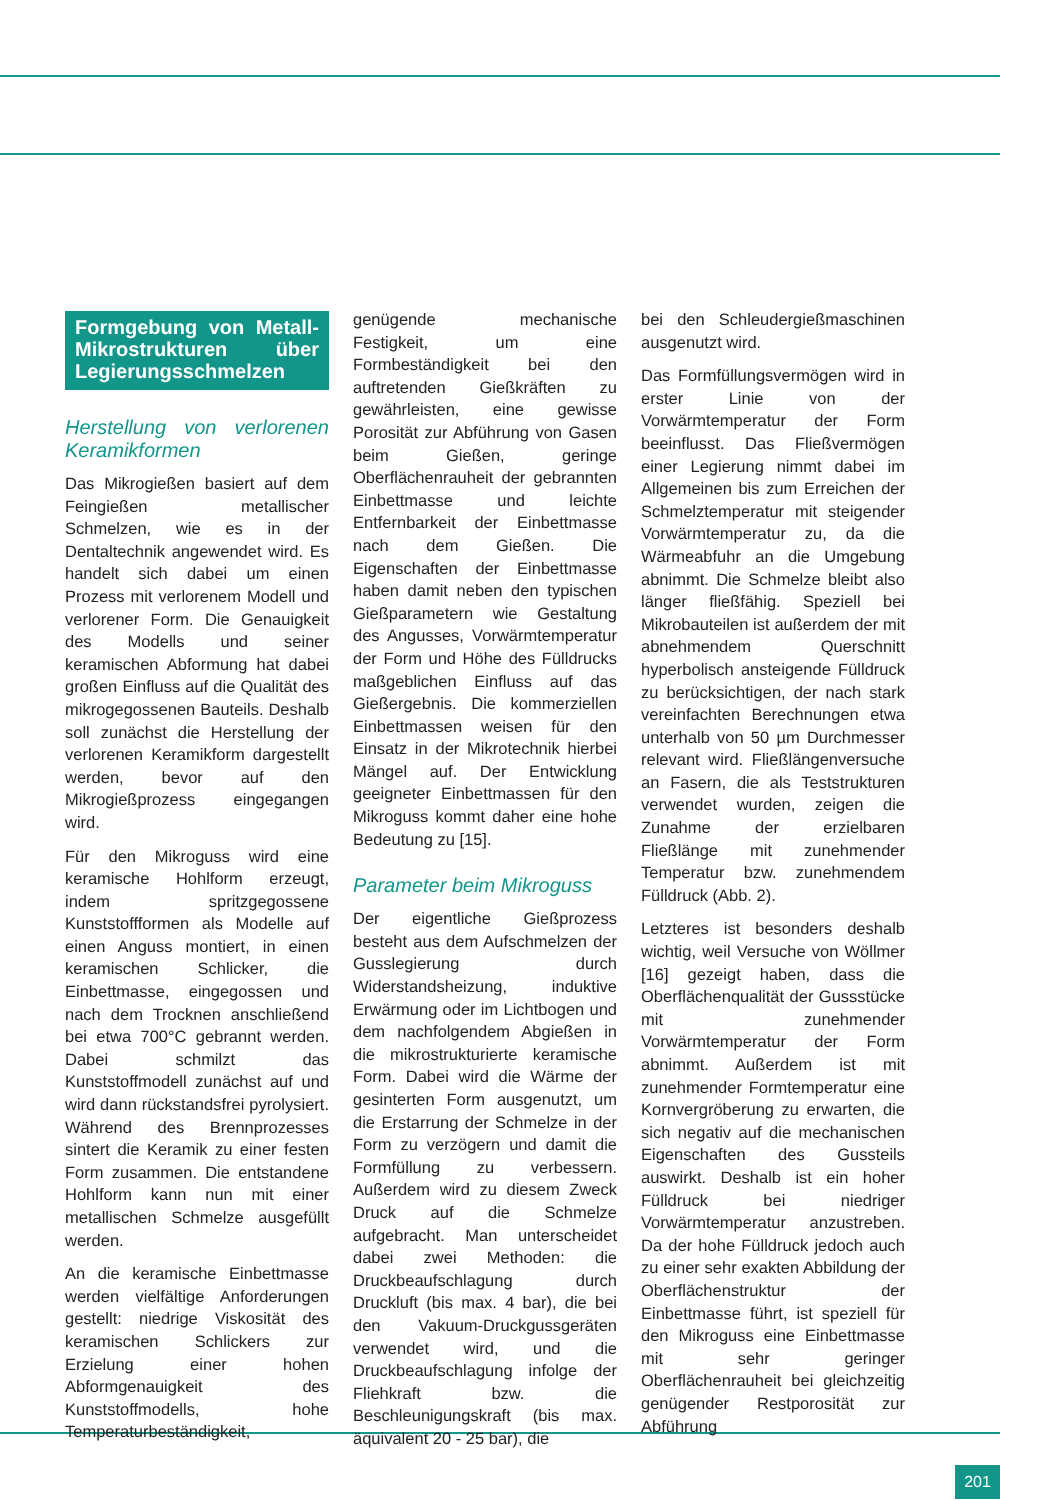Formgebung von Metall-Mikrostrukturen über Legierungsschmelzen
Herstellung von verlorenen Keramikformen
Das Mikrogießen basiert auf dem Feingießen metallischer Schmelzen, wie es in der Dentaltechnik angewendet wird. Es handelt sich dabei um einen Prozess mit verlorenem Modell und verlorener Form. Die Genauigkeit des Modells und seiner keramischen Abformung hat dabei großen Einfluss auf die Qualität des mikrogegossenen Bauteils. Deshalb soll zunächst die Herstellung der verlorenen Keramikform dargestellt werden, bevor auf den Mikrogießprozess eingegangen wird.
Für den Mikroguss wird eine keramische Hohlform erzeugt, indem spritzgegossene Kunststoffformen als Modelle auf einen Anguss montiert, in einen keramischen Schlicker, die Einbettmasse, eingegossen und nach dem Trocknen anschließend bei etwa 700°C gebrannt werden. Dabei schmilzt das Kunststoffmodell zunächst auf und wird dann rückstandsfrei pyrolysiert. Während des Brennprozesses sintert die Keramik zu einer festen Form zusammen. Die entstandene Hohlform kann nun mit einer metallischen Schmelze ausgefüllt werden.
An die keramische Einbettmasse werden vielfältige Anforderungen gestellt: niedrige Viskosität des keramischen Schlickers zur Erzielung einer hohen Abformgenauigkeit des Kunststoffmodells, hohe Temperaturbeständigkeit,
genügende mechanische Festigkeit, um eine Formbeständigkeit bei den auftretenden Gießkräften zu gewährleisten, eine gewisse Porosität zur Abführung von Gasen beim Gießen, geringe Oberflächenrauheit der gebrannten Einbettmasse und leichte Entfernbarkeit der Einbettmasse nach dem Gießen. Die Eigenschaften der Einbettmasse haben damit neben den typischen Gießparametern wie Gestaltung des Angusses, Vorwärmtemperatur der Form und Höhe des Fülldrucks maßgeblichen Einfluss auf das Gießergebnis. Die kommerziellen Einbettmassen weisen für den Einsatz in der Mikrotechnik hierbei Mängel auf. Der Entwicklung geeigneter Einbettmassen für den Mikroguss kommt daher eine hohe Bedeutung zu [15].
Parameter beim Mikroguss
Der eigentliche Gießprozess besteht aus dem Aufschmelzen der Gusslegierung durch Widerstandsheizung, induktive Erwärmung oder im Lichtbogen und dem nachfolgendem Abgießen in die mikrostrukturierte keramische Form. Dabei wird die Wärme der gesinterten Form ausgenutzt, um die Erstarrung der Schmelze in der Form zu verzögern und damit die Formfüllung zu verbessern. Außerdem wird zu diesem Zweck Druck auf die Schmelze aufgebracht. Man unterscheidet dabei zwei Methoden: die Druckbeaufschlagung durch Druckluft (bis max. 4 bar), die bei den Vakuum-Druckgussgeräten verwendet wird, und die Druckbeaufschlagung infolge der Fliehkraft bzw. die Beschleunigungskraft (bis max. äquivalent 20 - 25 bar), die
bei den Schleudergießmaschinen ausgenutzt wird.
Das Formfüllungsvermögen wird in erster Linie von der Vorwärmtemperatur der Form beeinflusst. Das Fließvermögen einer Legierung nimmt dabei im Allgemeinen bis zum Erreichen der Schmelztemperatur mit steigender Vorwärmtemperatur zu, da die Wärmeabfuhr an die Umgebung abnimmt. Die Schmelze bleibt also länger fließfähig. Speziell bei Mikrobauteilen ist außerdem der mit abnehmendem Querschnitt hyperbolisch ansteigende Fülldruck zu berücksichtigen, der nach stark vereinfachten Berechnungen etwa unterhalb von 50 µm Durchmesser relevant wird. Fließlängenversuche an Fasern, die als Teststrukturen verwendet wurden, zeigen die Zunahme der erzielbaren Fließlänge mit zunehmender Temperatur bzw. zunehmendem Fülldruck (Abb. 2).
Letzteres ist besonders deshalb wichtig, weil Versuche von Wöllmer [16] gezeigt haben, dass die Oberflächenqualität der Gussstücke mit zunehmender Vorwärmtemperatur der Form abnimmt. Außerdem ist mit zunehmender Formtemperatur eine Kornvergröberung zu erwarten, die sich negativ auf die mechanischen Eigenschaften des Gussteils auswirkt. Deshalb ist ein hoher Fülldruck bei niedriger Vorwärmtemperatur anzustreben. Da der hohe Fülldruck jedoch auch zu einer sehr exakten Abbildung der Oberflächenstruktur der Einbettmasse führt, ist speziell für den Mikroguss eine Einbettmasse mit sehr geringer Oberflächenrauheit bei gleichzeitig genügender Restporosität zur Abführung
201